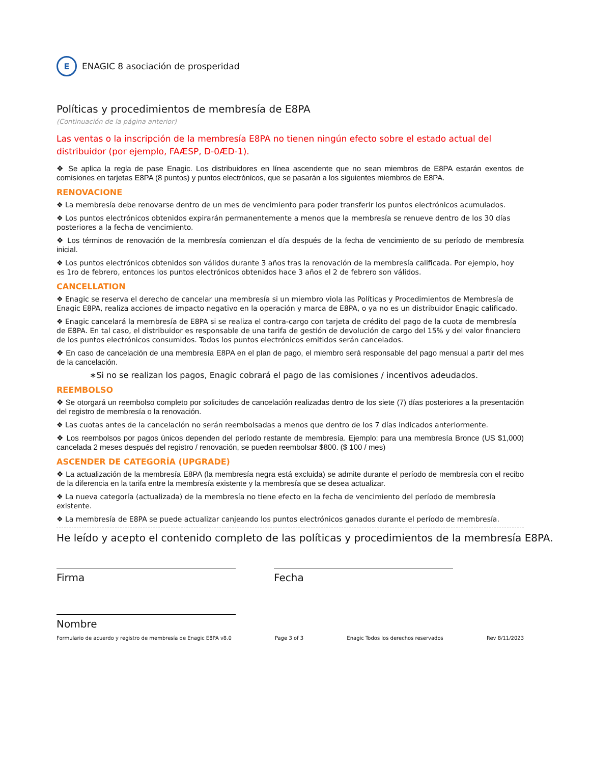E
ENAGIC 8 asociación de prosperidad
Políticas y procedimientos de membresía de E8PA
(Continuación de la página anterior)
Las ventas o la inscripción de la membresía E8PA no tienen ningún efecto sobre el estado actual del distribuidor (por ejemplo, FAÆSP, D-0ÆD-1).
❖ Se aplica la regla de pase Enagic. Los distribuidores en línea ascendente que no sean miembros de E8PA estarán exentos de comisiones en tarjetas E8PA (8 puntos) y puntos electrónicos, que se pasarán a los siguientes miembros de E8PA.
RENOVACIONE
❖ La membresía debe renovarse dentro de un mes de vencimiento para poder transferir los puntos electrónicos acumulados.
❖ Los puntos electrónicos obtenidos expirarán permanentemente a menos que la membresía se renueve dentro de los 30 días posteriores a la fecha de vencimiento.
❖ Los términos de renovación de la membresía comienzan el día después de la fecha de vencimiento de su período de membresía inicial.
❖ Los puntos electrónicos obtenidos son válidos durante 3 años tras la renovación de la membresía calificada. Por ejemplo, hoy es 1ro de febrero, entonces los puntos electrónicos obtenidos hace 3 años el 2 de febrero son válidos.
CANCELLATION
❖ Enagic se reserva el derecho de cancelar una membresía si un miembro viola las Políticas y Procedimientos de Membresía de Enagic E8PA, realiza acciones de impacto negativo en la operación y marca de E8PA, o ya no es un distribuidor Enagic calificado.
❖ Enagic cancelará la membresía de E8PA si se realiza el contra-cargo con tarjeta de crédito del pago de la cuota de membresía de E8PA. En tal caso, el distribuidor es responsable de una tarifa de gestión de devolución de cargo del 15% y del valor financiero de los puntos electrónicos consumidos. Todos los puntos electrónicos emitidos serán cancelados.
❖ En caso de cancelación de una membresía E8PA en el plan de pago, el miembro será responsable del pago mensual a partir del mes de la cancelación.
∗Si no se realizan los pagos, Enagic cobrará el pago de las comisiones / incentivos adeudados.
REEMBOLSO
❖ Se otorgará un reembolso completo por solicitudes de cancelación realizadas dentro de los siete (7) días posteriores a la presentación del registro de membresía o la renovación.
❖ Las cuotas antes de la cancelación no serán reembolsadas a menos que dentro de los 7 días indicados anteriormente.
❖ Los reembolsos por pagos únicos dependen del período restante de membresía. Ejemplo: para una membresía Bronce (US $1,000) cancelada 2 meses después del registro / renovación, se pueden reembolsar $800. ($ 100 / mes)
ASCENDER DE CATEGORÍA (UPGRADE)
❖ La actualización de la membresía E8PA (la membresía negra está excluida) se admite durante el período de membresía con el recibo de la diferencia en la tarifa entre la membresía existente y la membresía que se desea actualizar.
❖ La nueva categoría (actualizada) de la membresía no tiene efecto en la fecha de vencimiento del período de membresía existente.
❖ La membresía de E8PA se puede actualizar canjeando los puntos electrónicos ganados durante el período de membresía.
He leído y acepto el contenido completo de las políticas y procedimientos de la membresía E8PA.
Firma Fecha
Nombre
Formulario de acuerdo y registro de membresía de Enagic E8PA v8.0 Page 3 of 3 Enagic Todos los derechos reservados Rev 8/11/2023